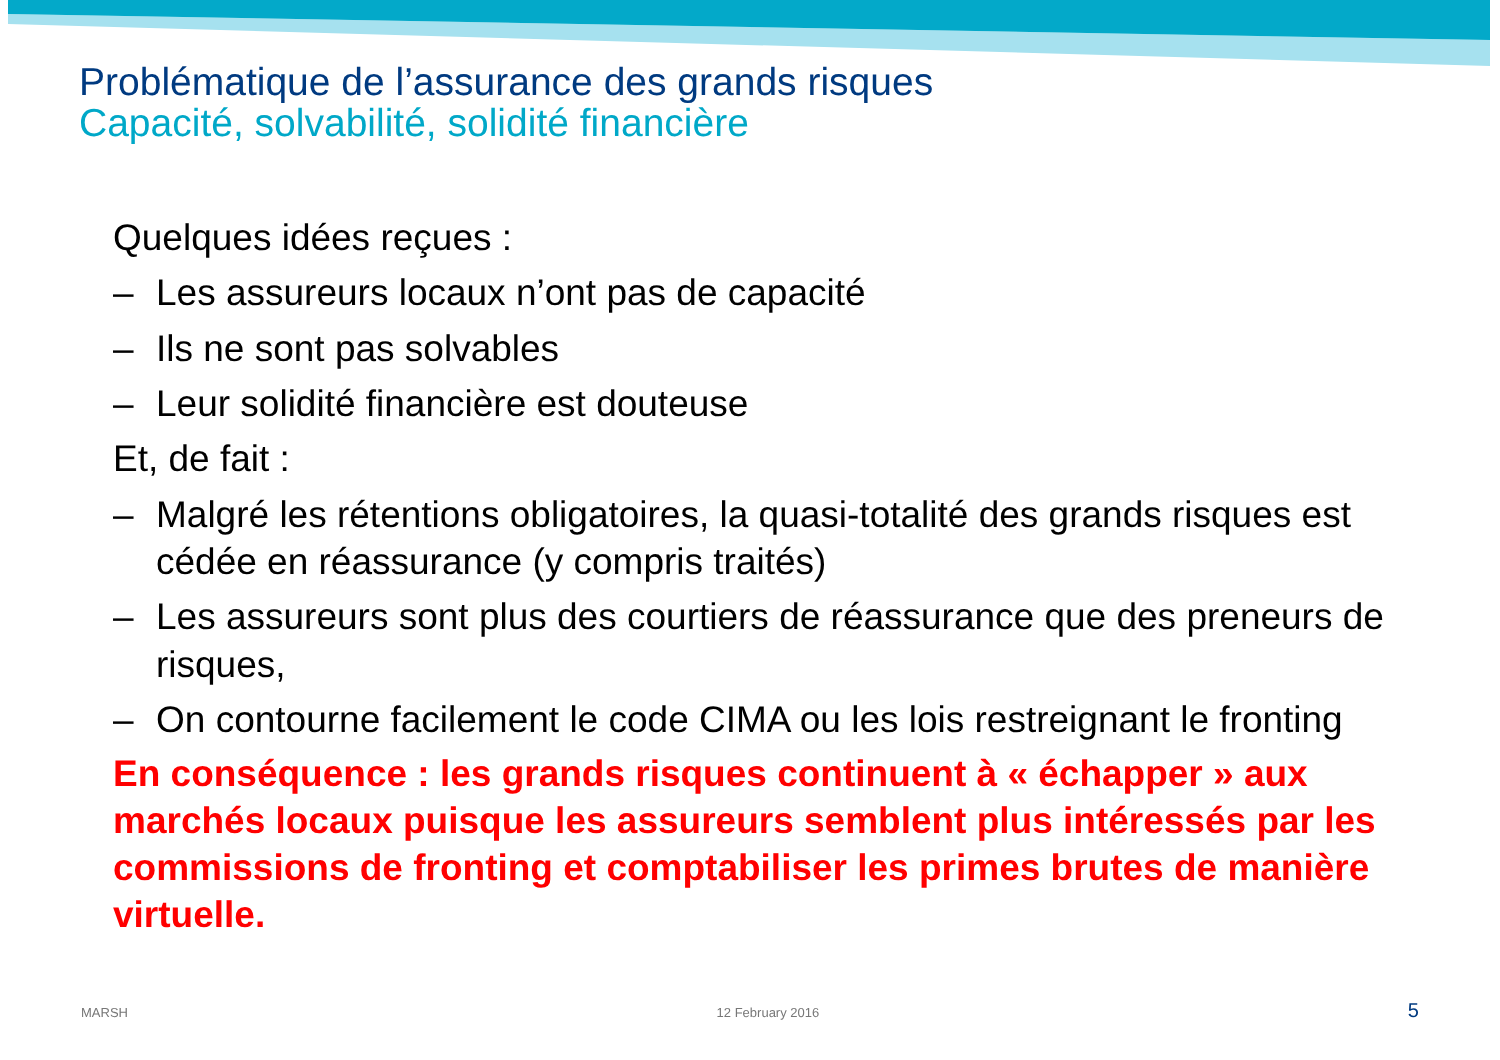Problématique de l’assurance des grands risques
Capacité, solvabilité, solidité financière
Quelques idées reçues :
– Les assureurs locaux n’ont pas de capacité
– Ils ne sont pas solvables
– Leur solidité financière est douteuse
Et, de fait :
– Malgré les rétentions obligatoires, la quasi-totalité des grands risques est cédée en réassurance (y compris traités)
– Les assureurs sont plus des courtiers de réassurance que des preneurs de risques,
– On contourne facilement le code CIMA ou les lois restreignant le fronting
En conséquence : les grands risques continuent à « échapper » aux marchés locaux puisque les assureurs semblent plus intéressés par les commissions de fronting et comptabiliser les primes brutes de manière virtuelle.
MARSH 12 February 2016 5